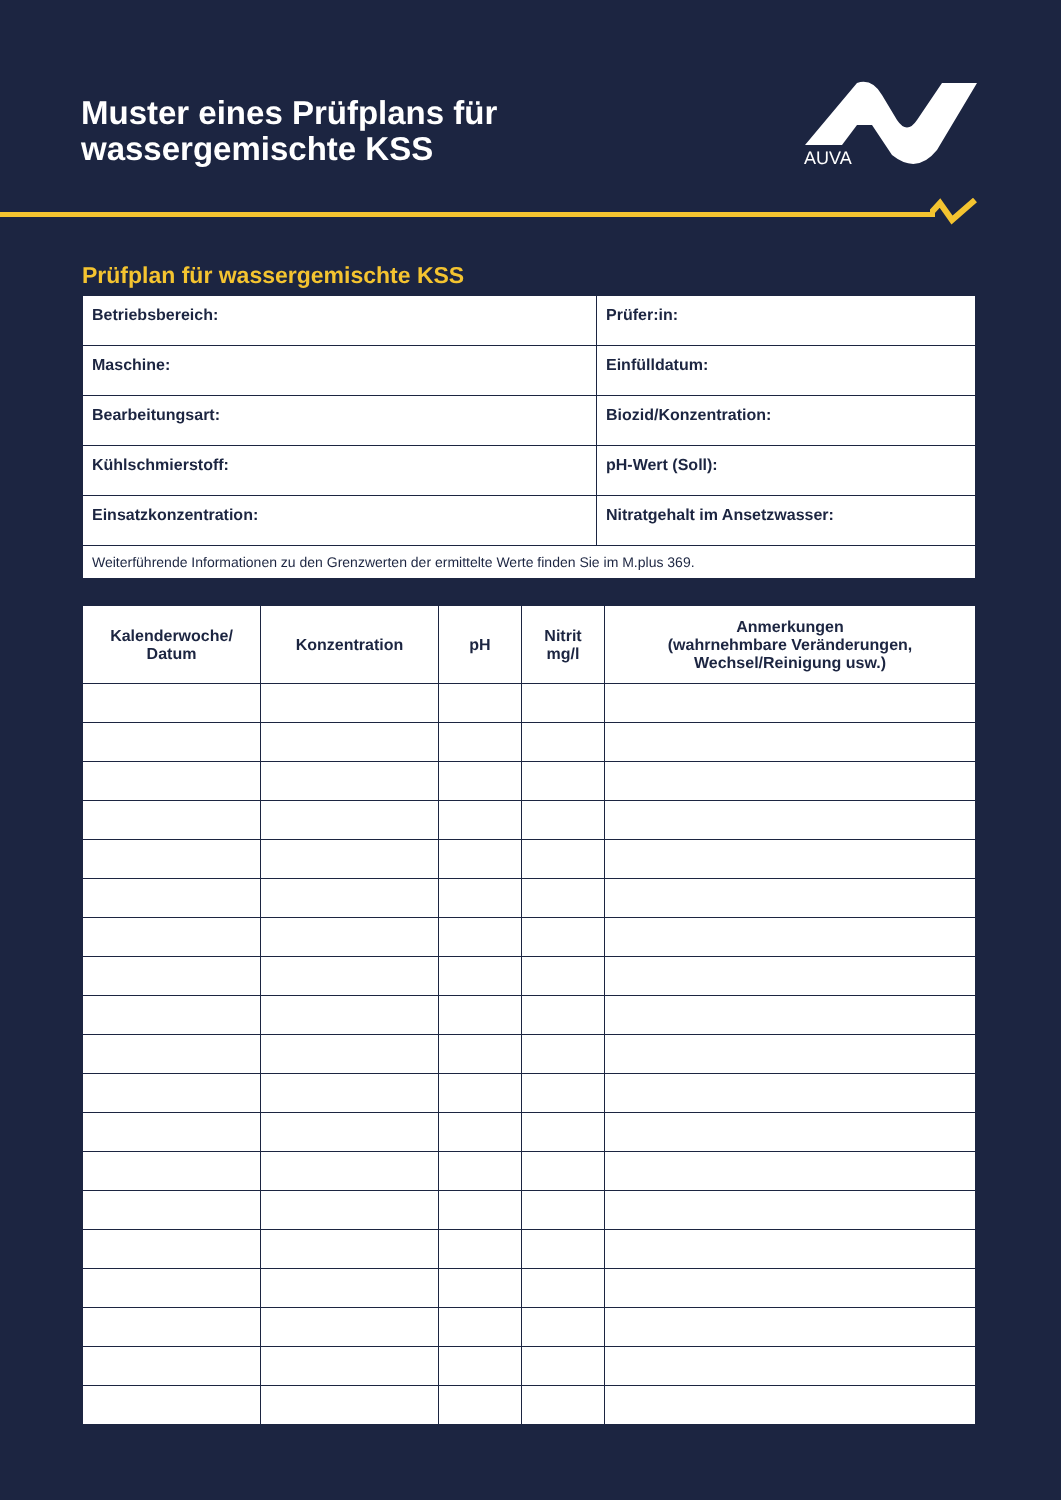Muster eines Prüfplans für
wassergemischte KSS
AUVA
Prüfplan für wassergemischte KSS
| Betriebsbereich: | Prüfer:in: |
| Maschine: | Einfülldatum: |
| Bearbeitungsart: | Biozid/Konzentration: |
| Kühlschmierstoff: | pH-Wert (Soll): |
| Einsatzkonzentration: | Nitratgehalt im Ansetzwasser: |
| Weiterführende Informationen zu den Grenzwerten der ermittelte Werte finden Sie im M.plus 369. | |
| Kalenderwoche/ Datum | Konzentration | pH | Nitrit mg/l | Anmerkungen (wahrnehmbare Veränderungen, Wechsel/Reinigung usw.) |
| --- | --- | --- | --- | --- |